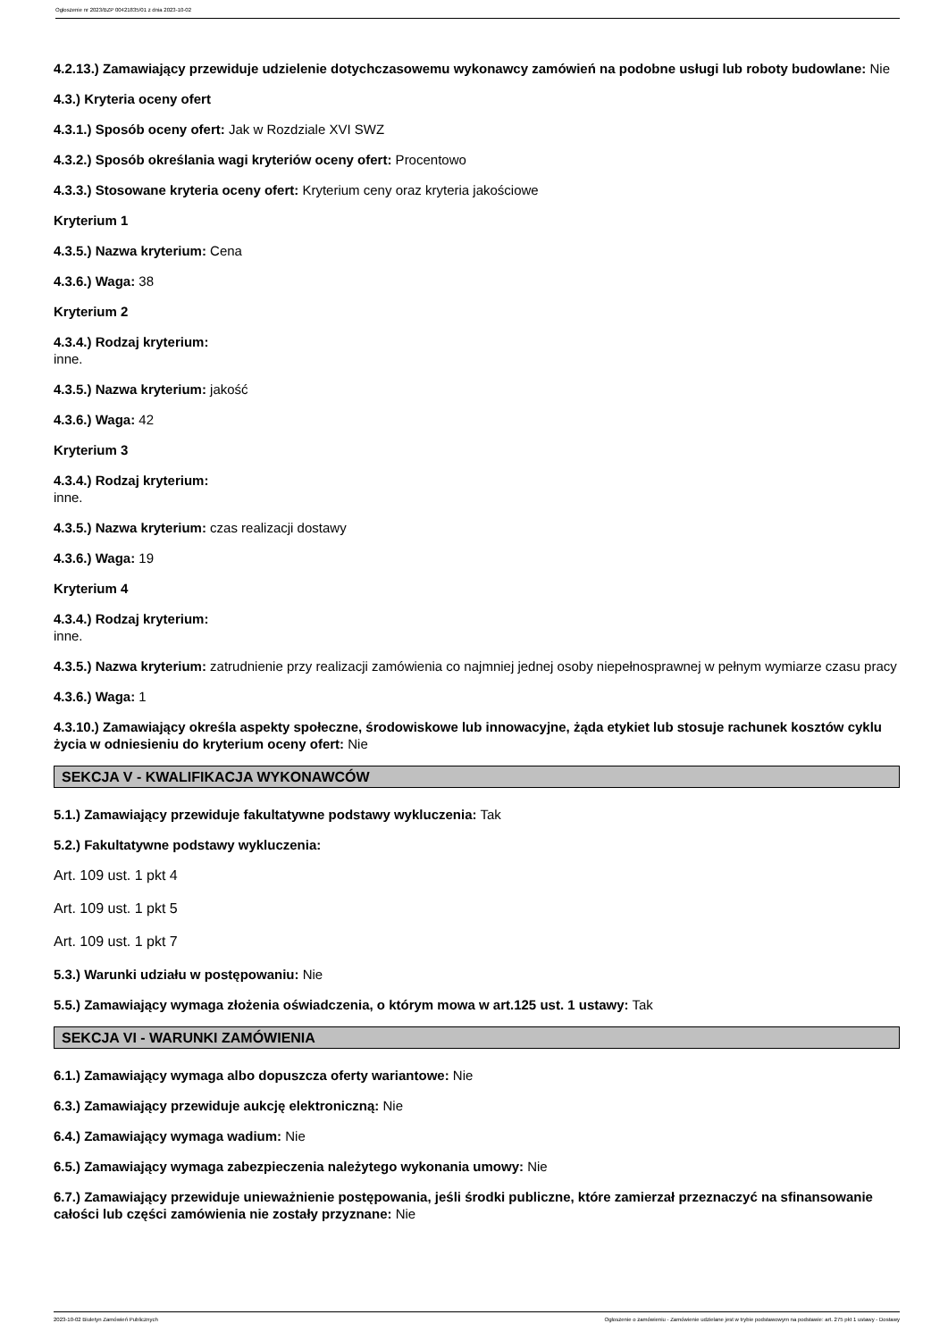Ogłoszenie nr 2023/BZP 00421835/01 z dnia 2023-10-02
4.2.13.) Zamawiający przewiduje udzielenie dotychczasowemu wykonawcy zamówień na podobne usługi lub roboty budowlane: Nie
4.3.) Kryteria oceny ofert
4.3.1.) Sposób oceny ofert: Jak w Rozdziale XVI SWZ
4.3.2.) Sposób określania wagi kryteriów oceny ofert: Procentowo
4.3.3.) Stosowane kryteria oceny ofert: Kryterium ceny oraz kryteria jakościowe
Kryterium 1
4.3.5.) Nazwa kryterium: Cena
4.3.6.) Waga: 38
Kryterium 2
4.3.4.) Rodzaj kryterium:
inne.
4.3.5.) Nazwa kryterium: jakość
4.3.6.) Waga: 42
Kryterium 3
4.3.4.) Rodzaj kryterium:
inne.
4.3.5.) Nazwa kryterium: czas realizacji dostawy
4.3.6.) Waga: 19
Kryterium 4
4.3.4.) Rodzaj kryterium:
inne.
4.3.5.) Nazwa kryterium: zatrudnienie przy realizacji zamówienia co najmniej jednej osoby niepełnosprawnej w pełnym wymiarze czasu pracy
4.3.6.) Waga: 1
4.3.10.) Zamawiający określa aspekty społeczne, środowiskowe lub innowacyjne, żąda etykiet lub stosuje rachunek kosztów cyklu życia w odniesieniu do kryterium oceny ofert: Nie
SEKCJA V - KWALIFIKACJA WYKONAWCÓW
5.1.) Zamawiający przewiduje fakultatywne podstawy wykluczenia: Tak
5.2.) Fakultatywne podstawy wykluczenia:
Art. 109 ust. 1 pkt 4
Art. 109 ust. 1 pkt 5
Art. 109 ust. 1 pkt 7
5.3.) Warunki udziału w postępowaniu: Nie
5.5.) Zamawiający wymaga złożenia oświadczenia, o którym mowa w art.125 ust. 1 ustawy: Tak
SEKCJA VI - WARUNKI ZAMÓWIENIA
6.1.) Zamawiający wymaga albo dopuszcza oferty wariantowe: Nie
6.3.) Zamawiający przewiduje aukcję elektroniczną: Nie
6.4.) Zamawiający wymaga wadium: Nie
6.5.) Zamawiający wymaga zabezpieczenia należytego wykonania umowy: Nie
6.7.) Zamawiający przewiduje unieważnienie postępowania, jeśli środki publiczne, które zamierzał przeznaczyć na sfinansowanie całości lub części zamówienia nie zostały przyznane: Nie
2023-10-02 Biuletyn Zamówień Publicznych Ogłoszenie o zamówieniu - Zamówienie udzielane jest w trybie podstawowym na podstawie: art. 275 pkt 1 ustawy - Dostawy